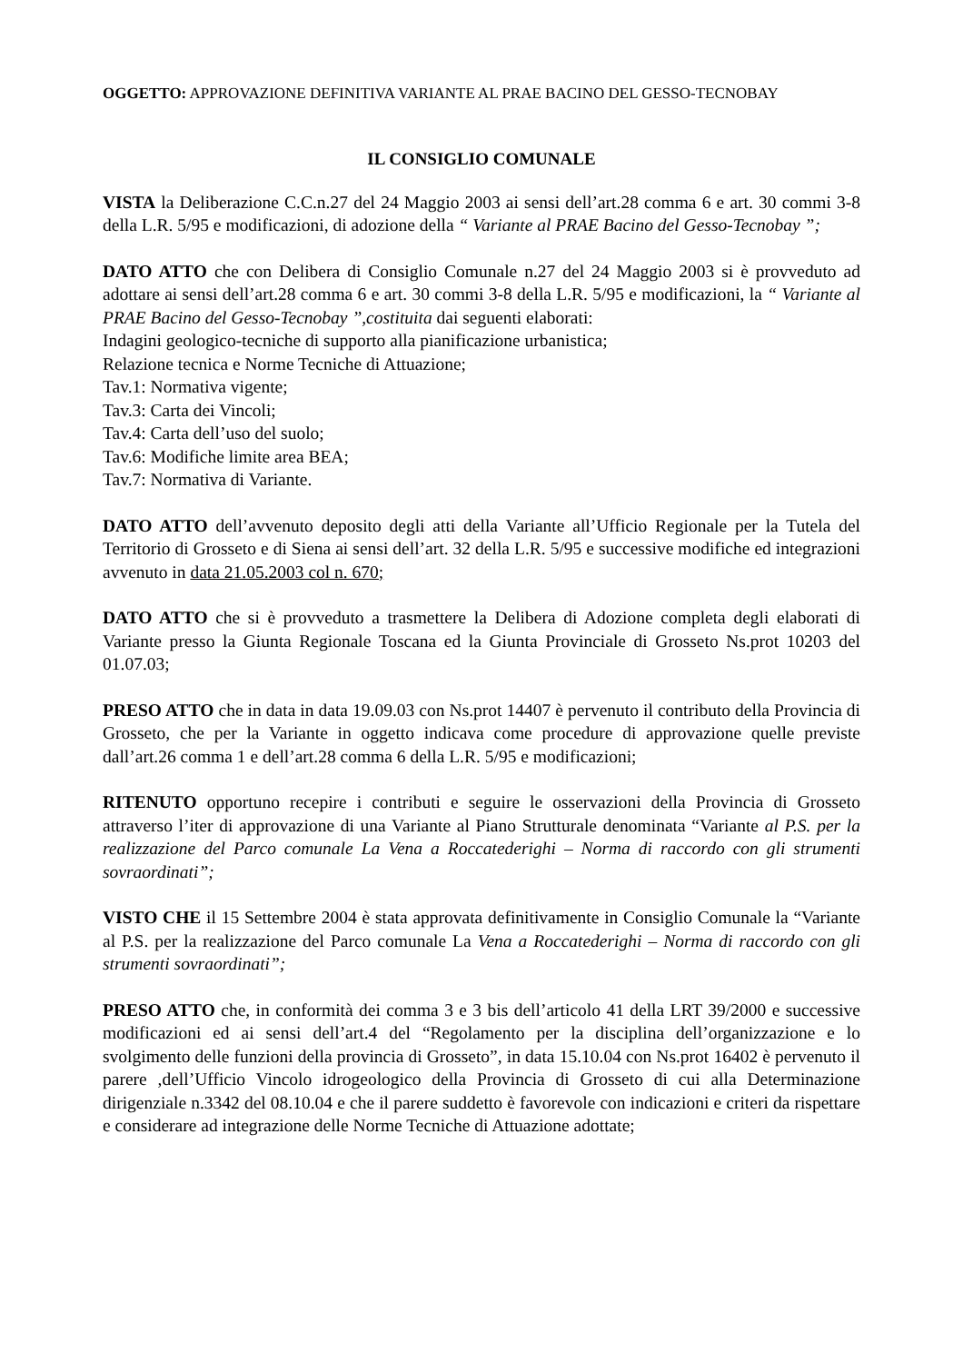OGGETTO: APPROVAZIONE DEFINITIVA VARIANTE AL PRAE BACINO DEL GESSO-TECNOBAY
IL CONSIGLIO COMUNALE
VISTA la Deliberazione C.C.n.27 del 24 Maggio 2003 ai sensi dell’art.28 comma 6 e art. 30 commi 3-8 della L.R. 5/95 e modificazioni, di adozione della “ Variante al PRAE Bacino del Gesso-Tecnobay ”;
DATO ATTO che con Delibera di Consiglio Comunale n.27 del 24 Maggio 2003 si è provveduto ad adottare ai sensi dell’art.28 comma 6 e art. 30 commi 3-8 della L.R. 5/95 e modificazioni, la “ Variante al PRAE Bacino del Gesso-Tecnobay ”,costituita dai seguenti elaborati:
Indagini geologico-tecniche di supporto alla pianificazione urbanistica;
Relazione tecnica e Norme Tecniche di Attuazione;
Tav.1: Normativa vigente;
Tav.3: Carta dei Vincoli;
Tav.4: Carta dell’uso del suolo;
Tav.6: Modifiche limite area BEA;
Tav.7: Normativa di Variante.
DATO ATTO dell’avvenuto deposito degli atti della Variante all’Ufficio Regionale per la Tutela del Territorio di Grosseto e di Siena ai sensi dell’art. 32 della L.R. 5/95 e successive modifiche ed integrazioni avvenuto in data 21.05.2003 col n. 670;
DATO ATTO che si è provveduto a trasmettere la Delibera di Adozione completa degli elaborati di Variante presso la Giunta Regionale Toscana ed la Giunta Provinciale di Grosseto Ns.prot 10203 del 01.07.03;
PRESO ATTO che in data in data 19.09.03 con Ns.prot 14407 è pervenuto il contributo della Provincia di Grosseto, che per la Variante in oggetto indicava come procedure di approvazione quelle previste dall’art.26 comma 1 e dell’art.28 comma 6 della L.R. 5/95 e modificazioni;
RITENUTO opportuno recepire i contributi e seguire le osservazioni della Provincia di Grosseto attraverso l’iter di approvazione di una Variante al Piano Strutturale denominata “Variante al P.S. per la realizzazione del Parco comunale La Vena a Roccatederighi – Norma di raccordo con gli strumenti sovraordinati”;
VISTO CHE il 15 Settembre 2004 è stata approvata definitivamente in Consiglio Comunale la “Variante al P.S. per la realizzazione del Parco comunale La Vena a Roccatederighi – Norma di raccordo con gli strumenti sovraordinati”;
PRESO ATTO che, in conformità dei comma 3 e 3 bis dell’articolo 41 della LRT 39/2000 e successive modificazioni ed ai sensi dell’art.4 del “Regolamento per la disciplina dell’organizzazione e lo svolgimento delle funzioni della provincia di Grosseto”, in data 15.10.04 con Ns.prot 16402 è pervenuto il parere ,dell’Ufficio Vincolo idrogeologico della Provincia di Grosseto di cui alla Determinazione dirigenziale n.3342 del 08.10.04 e che il parere suddetto è favorevole con indicazioni e criteri da rispettare e considerare ad integrazione delle Norme Tecniche di Attuazione adottate;